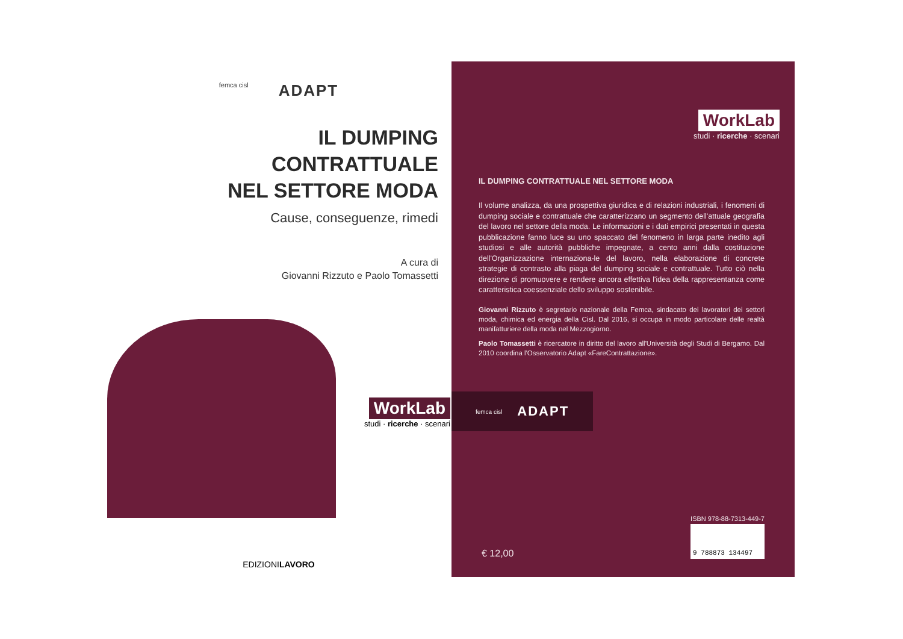femca cisl
ADAPT
IL DUMPING
CONTRATTUALE
NEL SETTORE MODA
Cause, conseguenze, rimedi
A cura di
Giovanni Rizzuto e Paolo Tomassetti
WorkLab
studi · ricerche · scenari
EDIZIONILAVORO
WorkLab
studi · ricerche · scenari
IL DUMPING CONTRATTUALE NEL SETTORE MODA
Il volume analizza, da una prospettiva giuridica e di relazioni industriali, i fenomeni di dumping sociale e contrattuale che caratterizzano un segmento dell'attuale geografia del lavoro nel settore della moda. Le informazioni e i dati empirici presentati in questa pubblicazione fanno luce su uno spaccato del fenomeno in larga parte inedito agli studiosi e alle autorità pubbliche impegnate, a cento anni dalla costituzione dell'Organizzazione internaziona-le del lavoro, nella elaborazione di concrete strategie di contrasto alla piaga del dumping sociale e contrattuale. Tutto ciò nella direzione di promuovere e rendere ancora effettiva l'idea della rappresentanza come caratteristica coessenziale dello sviluppo sostenibile.
Giovanni Rizzuto è segretario nazionale della Femca, sindacato dei lavoratori dei settori moda, chimica ed energia della Cisl. Dal 2016, si occupa in modo particolare delle realtà manifatturiere della moda nel Mezzogiorno.
Paolo Tomassetti è ricercatore in diritto del lavoro all'Università degli Studi di Bergamo. Dal 2010 coordina l'Osservatorio Adapt «FareContrattazione».
femca cisl
ADAPT
€ 12,00
ISBN 978-88-7313-449-7
9 788873 134497